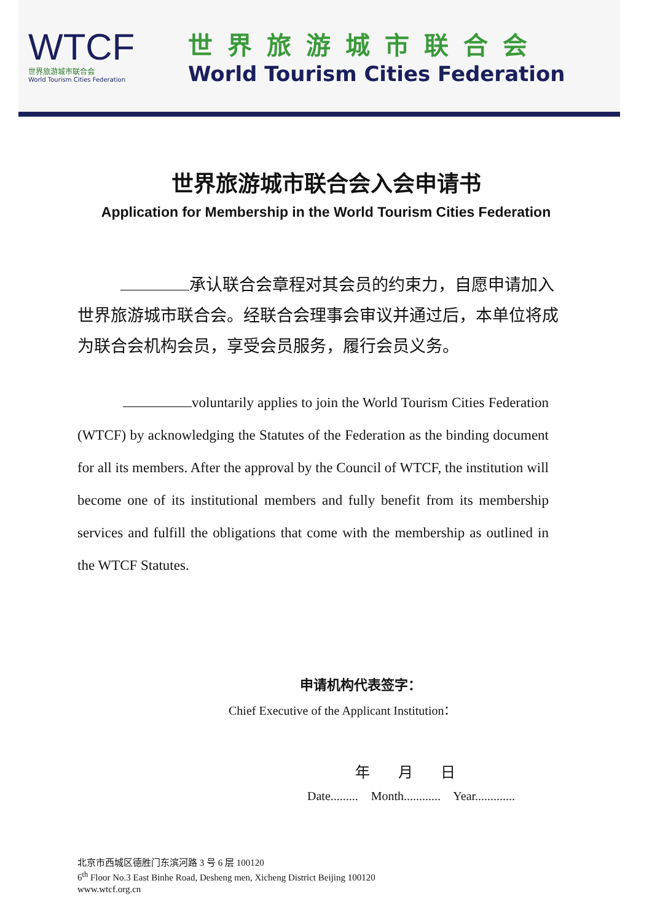WTCF
世界旅游城市联合会
World Tourism Cities Federation
世界旅游城市联合会
World Tourism Cities Federation
世界旅游城市联合会入会申请书
Application for Membership in the World Tourism Cities Federation
承认联合会章程对其会员的约束力，自愿申请加入世界旅游城市联合会。经联合会理事会审议并通过后，本单位将成为联合会机构会员，享受会员服务，履行会员义务。
voluntarily applies to join the World Tourism Cities Federation (WTCF) by acknowledging the Statutes of the Federation as the binding document for all its members. After the approval by the Council of WTCF, the institution will become one of its institutional members and fully benefit from its membership services and fulfill the obligations that come with the membership as outlined in the WTCF Statutes.
申请机构代表签字：
Chief Executive of the Applicant Institution：
年 月 日
Date......... Month............ Year.............
北京市西城区德胜门东滨河路 3 号 6 层 100120
6<sup>th</sup> Floor No.3 East Binhe Road, Desheng men, Xicheng District Beijing 100120
www.wtcf.org.cn